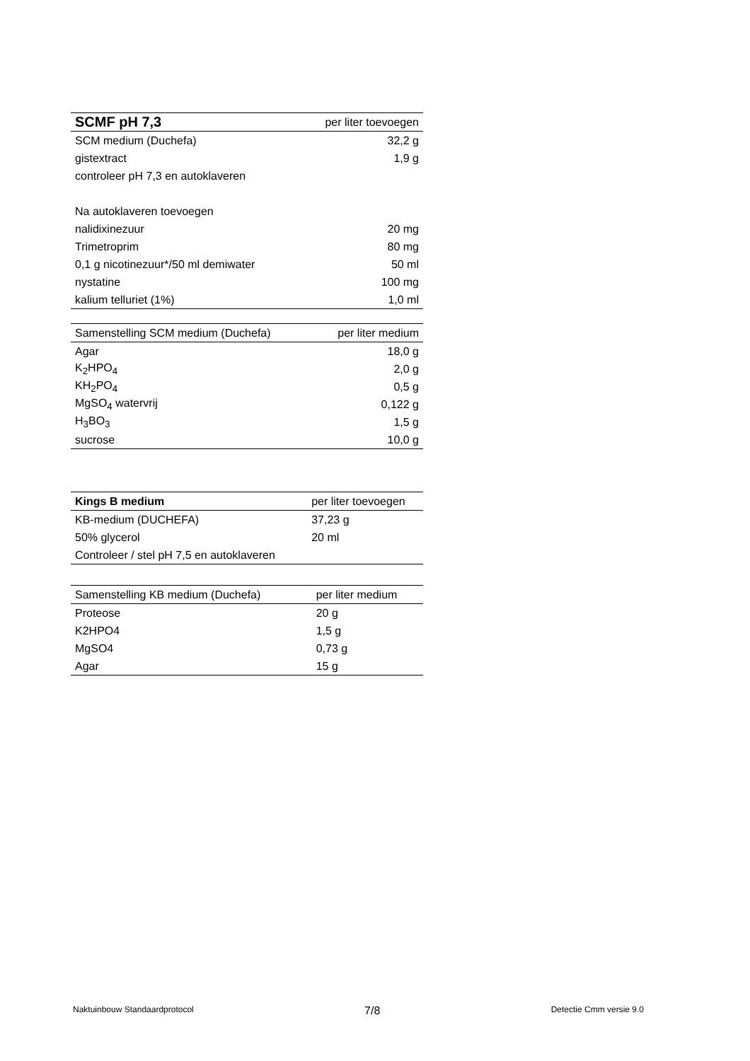| SCMF pH 7,3 | per liter toevoegen |
| --- | --- |
| SCM medium (Duchefa) | 32,2 g |
| gistextract | 1,9 g |
| controleer pH 7,3 en autoklaveren | |
| Na autoklaveren toevoegen | |
| nalidixinezuur | 20 mg |
| Trimetroprim | 80 mg |
| 0,1 g nicotinezuur*/50 ml demiwater | 50 ml |
| nystatine | 100 mg |
| kalium telluriet (1%) | 1,0 ml |
| Samenstelling SCM medium (Duchefa) | per liter medium |
| --- | --- |
| Agar | 18,0 g |
| K<sub>2</sub>HPO<sub>4</sub> | 2,0 g |
| KH<sub>2</sub>PO<sub>4</sub> | 0,5 g |
| MgSO<sub>4</sub> watervrij | 0,122 g |
| H<sub>3</sub>BO<sub>3</sub> | 1,5 g |
| sucrose | 10,0 g |
| Kings B medium | per liter toevoegen |
| --- | --- |
| KB-medium (DUCHEFA) | 37,23 g |
| 50% glycerol | 20 ml |
| Controleer / stel pH 7,5 en autoklaveren | |
| Samenstelling KB medium (Duchefa) | per liter medium |
| --- | --- |
| Proteose | 20 g |
| K2HPO4 | 1,5 g |
| MgSO4 | 0,73 g |
| Agar | 15 g |
Naktuinbouw Standaardprotocol 7/8 Detectie Cmm versie 9.0